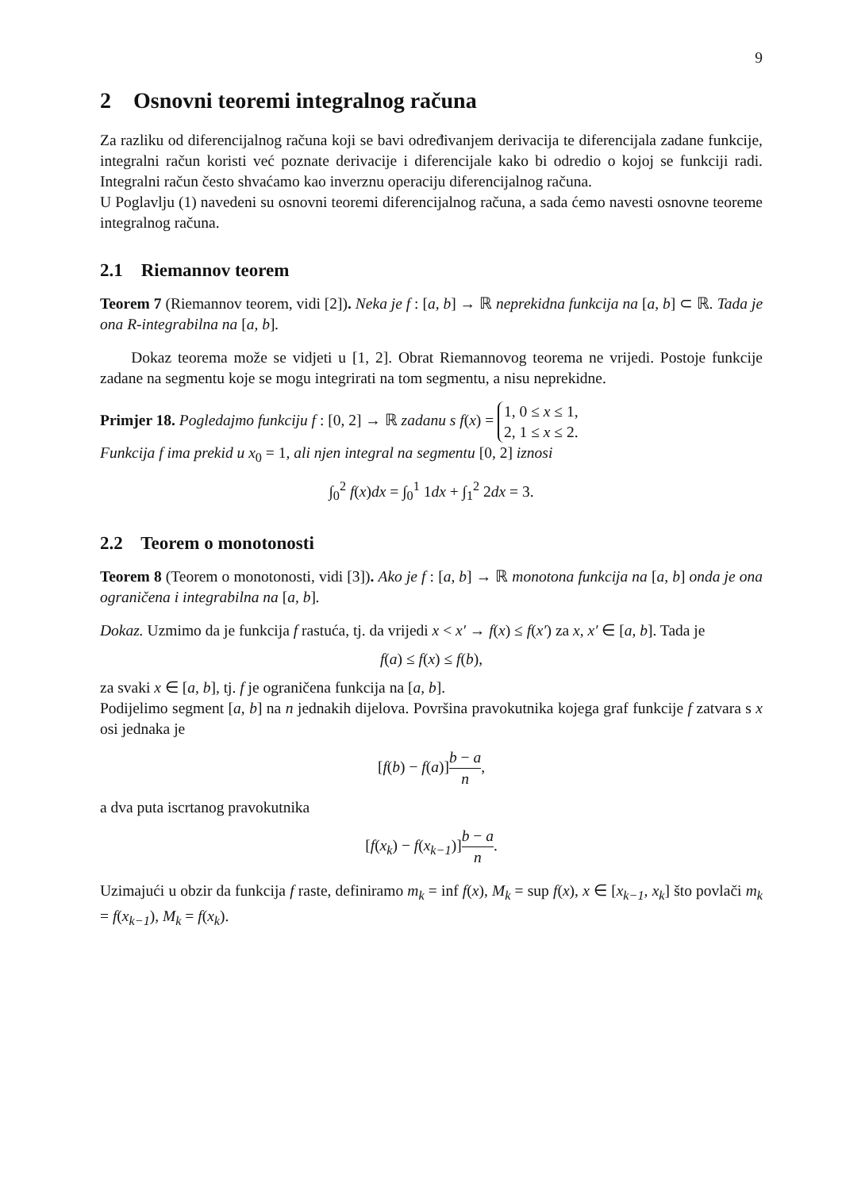9
2 Osnovni teoremi integralnog računa
Za razliku od diferencijalnog računa koji se bavi određivanjem derivacija te diferencijala zadane funkcije, integralni račun koristi već poznate derivacije i diferencijale kako bi odredio o kojoj se funkciji radi. Integralni račun često shvaćamo kao inverznu operaciju diferencijalnog računa.
U Poglavlju (1) navedeni su osnovni teoremi diferencijalnog računa, a sada ćemo navesti osnovne teoreme integralnog računa.
2.1 Riemannov teorem
Teorem 7 (Riemannov teorem, vidi [2]). Neka je f : [a, b] → ℝ neprekidna funkcija na [a, b] ⊂ ℝ. Tada je ona R-integrabilna na [a, b].
Dokaz teorema može se vidjeti u [1, 2]. Obrat Riemannovog teorema ne vrijedi. Postoje funkcije zadane na segmentu koje se mogu integrirati na tom segmentu, a nisu neprekidne.
Primjer 18. Pogledajmo funkciju f : [0, 2] → ℝ zadanu s f(x) = 1, 0 ≤ x ≤ 1,
2, 1 ≤ x ≤ 2.
Funkcija f ima prekid u x<sub>0</sub> = 1, ali njen integral na segmentu [0, 2] iznosi
∫<sub>0</sub><sup>2</sup> f(x)dx = ∫<sub>0</sub><sup>1</sup> 1dx + ∫<sub>1</sub><sup>2</sup> 2dx = 3.
2.2 Teorem o monotonosti
Teorem 8 (Teorem o monotonosti, vidi [3]). Ako je f : [a, b] → ℝ monotona funkcija na [a, b] onda je ona ograničena i integrabilna na [a, b].
Dokaz. Uzmimo da je funkcija f rastuća, tj. da vrijedi x < x′ → f(x) ≤ f(x′) za x, x′ ∈ [a, b]. Tada je
f(a) ≤ f(x) ≤ f(b),
za svaki x ∈ [a, b], tj. f je ograničena funkcija na [a, b].
Podijelimo segment [a, b] na n jednakih dijelova. Površina pravokutnika kojega graf funkcije f zatvara s x osi jednaka je
[f(b) − f(a)]b − a n,
a dva puta iscrtanog pravokutnika
[f(x<sub>k</sub>) − f(x<sub>k−1</sub>)]b − a n.
Uzimajući u obzir da funkcija f raste, definiramo m<sub>k</sub> = inf f(x), M<sub>k</sub> = sup f(x), x ∈ [x<sub>k−1</sub>, x<sub>k</sub>] što povlači m<sub>k</sub> = f(x<sub>k−1</sub>), M<sub>k</sub> = f(x<sub>k</sub>).